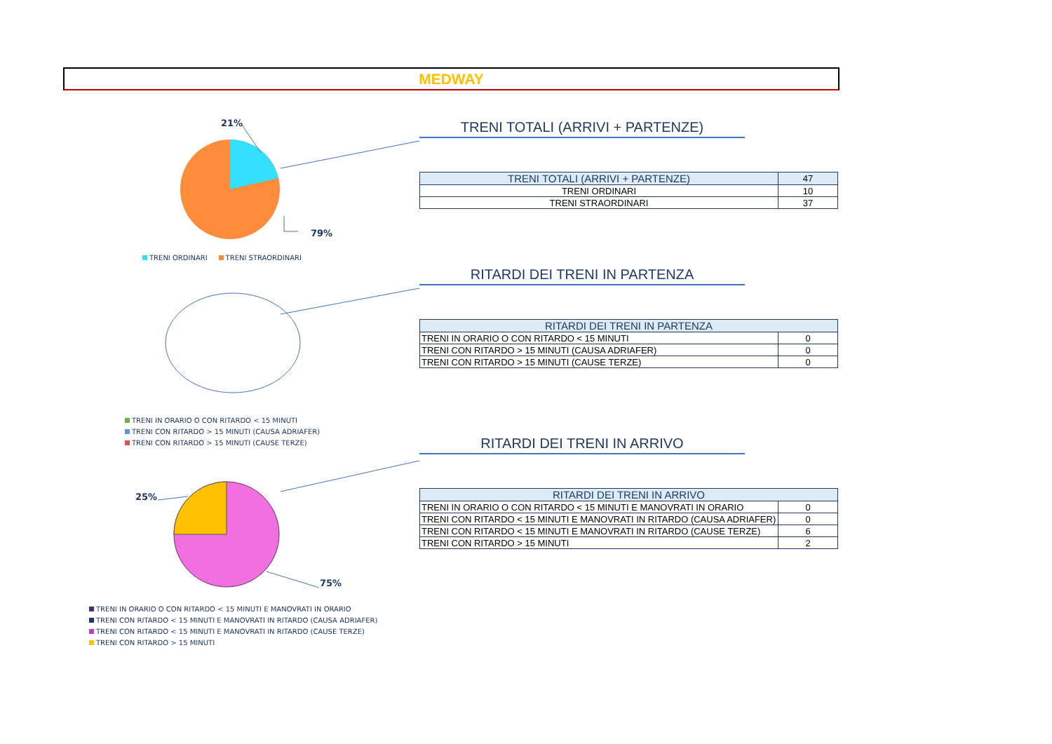MEDWAY
21%
79%
25%
75%
TRENI ORDINARI TRENI STRAORDINARI
TRENI IN ORARIO O CON RITARDO < 15 MINUTI
TRENI CON RITARDO > 15 MINUTI (CAUSA ADRIAFER)
TRENI CON RITARDO > 15 MINUTI (CAUSE TERZE)
TRENI IN ORARIO O CON RITARDO < 15 MINUTI E MANOVRATI IN ORARIO
TRENI CON RITARDO < 15 MINUTI E MANOVRATI IN RITARDO (CAUSA ADRIAFER)
TRENI CON RITARDO < 15 MINUTI E MANOVRATI IN RITARDO (CAUSE TERZE)
TRENI CON RITARDO > 15 MINUTI
TRENI TOTALI (ARRIVI + PARTENZE)
| TRENI TOTALI (ARRIVI + PARTENZE) | 47 |
| TRENI ORDINARI | 10 |
| TRENI STRAORDINARI | 37 |
RITARDI DEI TRENI IN PARTENZA
| RITARDI DEI TRENI IN PARTENZA | |
| --- | --- |
| TRENI IN ORARIO O CON RITARDO < 15 MINUTI | 0 |
| TRENI CON RITARDO > 15 MINUTI (CAUSA ADRIAFER) | 0 |
| TRENI CON RITARDO > 15 MINUTI (CAUSE TERZE) | 0 |
RITARDI DEI TRENI IN ARRIVO
| RITARDI DEI TRENI IN ARRIVO | |
| --- | --- |
| TRENI IN ORARIO O CON RITARDO < 15 MINUTI E MANOVRATI IN ORARIO | 0 |
| TRENI CON RITARDO < 15 MINUTI E MANOVRATI IN RITARDO (CAUSA ADRIAFER) | 0 |
| TRENI CON RITARDO < 15 MINUTI E MANOVRATI IN RITARDO (CAUSE TERZE) | 6 |
| TRENI CON RITARDO > 15 MINUTI | 2 |